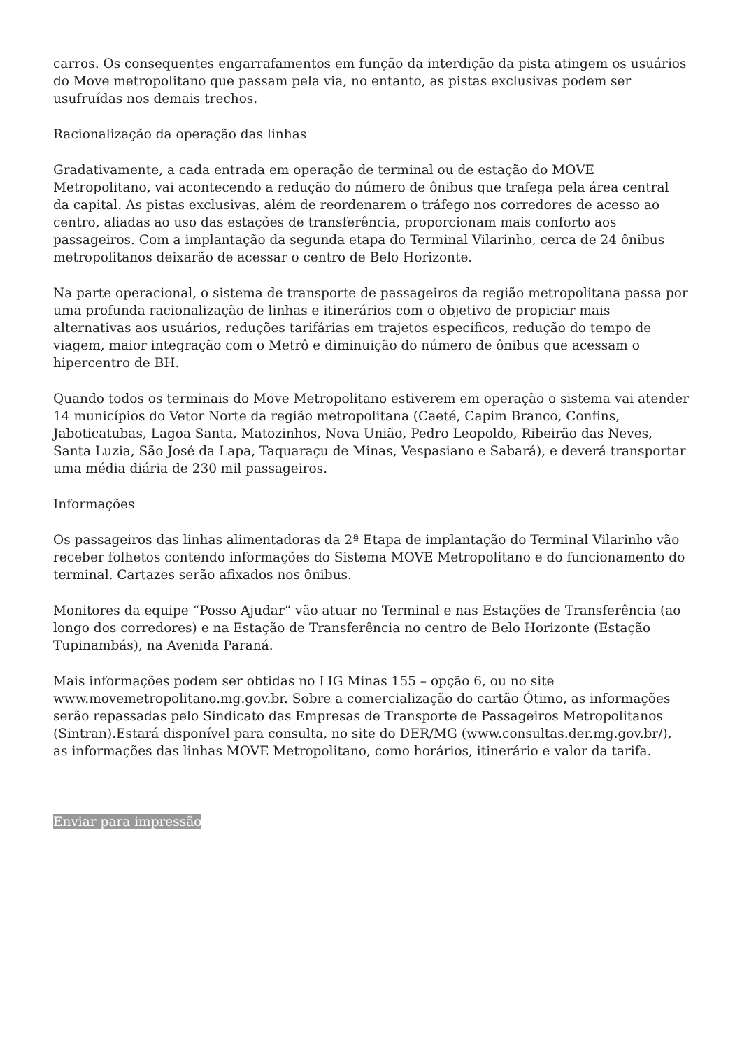carros. Os consequentes engarrafamentos em função da interdição da pista atingem os usuários do Move metropolitano que passam pela via, no entanto, as pistas exclusivas podem ser usufruídas nos demais trechos.
Racionalização da operação das linhas
Gradativamente, a cada entrada em operação de terminal ou de estação do MOVE Metropolitano, vai acontecendo a redução do número de ônibus que trafega pela área central da capital. As pistas exclusivas, além de reordenarem o tráfego nos corredores de acesso ao centro, aliadas ao uso das estações de transferência, proporcionam mais conforto aos passageiros. Com a implantação da segunda etapa do Terminal Vilarinho, cerca de 24 ônibus metropolitanos deixarão de acessar o centro de Belo Horizonte.
Na parte operacional, o sistema de transporte de passageiros da região metropolitana passa por uma profunda racionalização de linhas e itinerários com o objetivo de propiciar mais alternativas aos usuários, reduções tarifárias em trajetos específicos, redução do tempo de viagem, maior integração com o Metrô e diminuição do número de ônibus que acessam o hipercentro de BH.
Quando todos os terminais do Move Metropolitano estiverem em operação o sistema vai atender 14 municípios do Vetor Norte da região metropolitana (Caeté, Capim Branco, Confins, Jaboticatubas, Lagoa Santa, Matozinhos, Nova União, Pedro Leopoldo, Ribeirão das Neves, Santa Luzia, São José da Lapa, Taquaraçu de Minas, Vespasiano e Sabará), e deverá transportar uma média diária de 230 mil passageiros.
Informações
Os passageiros das linhas alimentadoras da 2ª Etapa de implantação do Terminal Vilarinho vão receber folhetos contendo informações do Sistema MOVE Metropolitano e do funcionamento do terminal. Cartazes serão afixados nos ônibus.
Monitores da equipe “Posso Ajudar” vão atuar no Terminal e nas Estações de Transferência (ao longo dos corredores) e na Estação de Transferência no centro de Belo Horizonte (Estação Tupinambás), na Avenida Paraná.
Mais informações podem ser obtidas no LIG Minas 155 – opção 6, ou no site www.movemetropolitano.mg.gov.br. Sobre a comercialização do cartão Ótimo, as informações serão repassadas pelo Sindicato das Empresas de Transporte de Passageiros Metropolitanos (Sintran).Estará disponível para consulta, no site do DER/MG (www.consultas.der.mg.gov.br/), as informações das linhas MOVE Metropolitano, como horários, itinerário e valor da tarifa.
Enviar para impressão